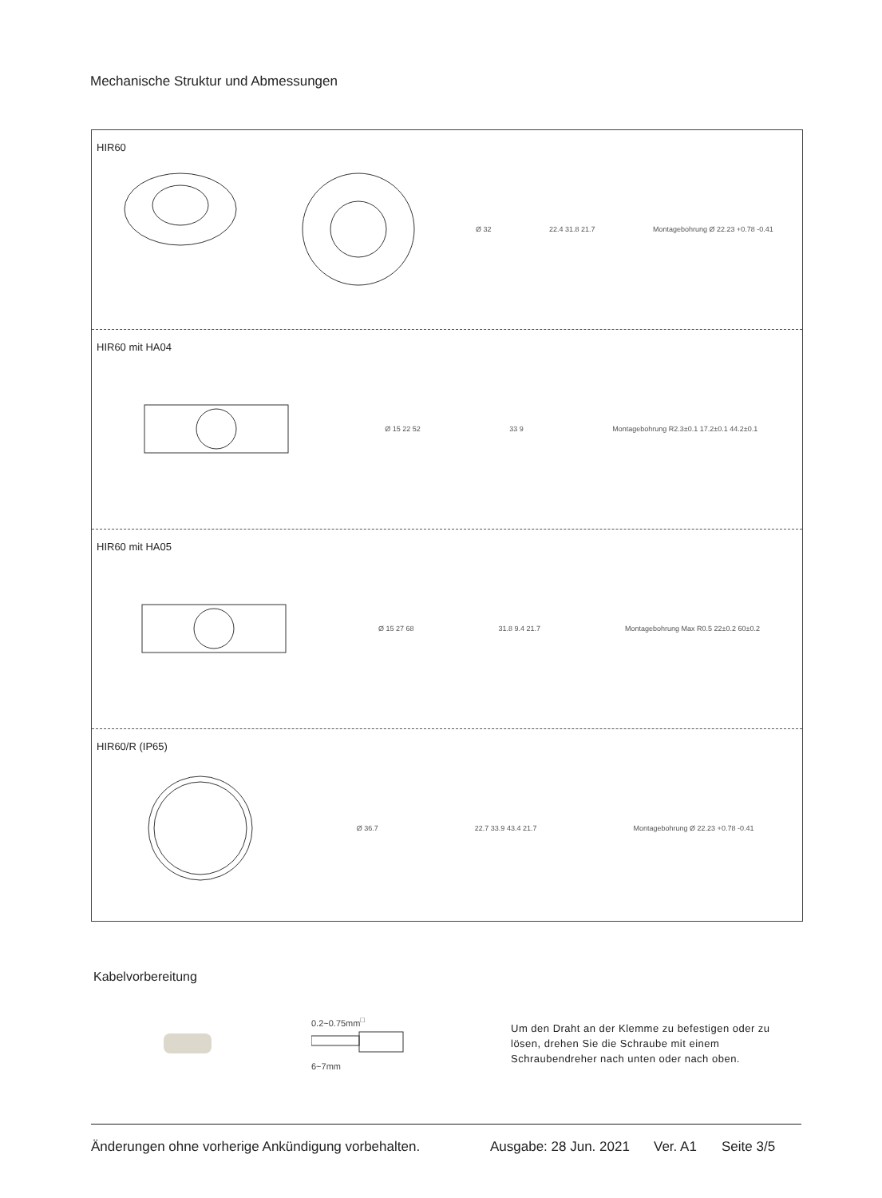Mechanische Struktur und Abmessungen
HIR60
Ø 32 22.4 31.8 21.7 Montagebohrung Ø 22.23 +0.78 -0.41
HIR60 mit HA04
Ø 15 22 52 33 9 Montagebohrung R2.3±0.1 17.2±0.1 44.2±0.1
HIR60 mit HA05
Ø 15 27 68 31.8 9.4 21.7 Montagebohrung Max R0.5 22±0.2 60±0.2
HIR60/R (IP65)
Ø 36.7 22.7 33.9 43.4 21.7 Montagebohrung Ø 22.23 +0.78 -0.41
Kabelvorbereitung
0.2~0.75mm<sup>□</sup>
6~7mm
Um den Draht an der Klemme zu befestigen oder zu lösen, drehen Sie die Schraube mit einem Schraubendreher nach unten oder nach oben.
Änderungen ohne vorherige Ankündigung vorbehalten. Ausgabe: 28 Jun. 2021 Ver. A1 Seite 3/5